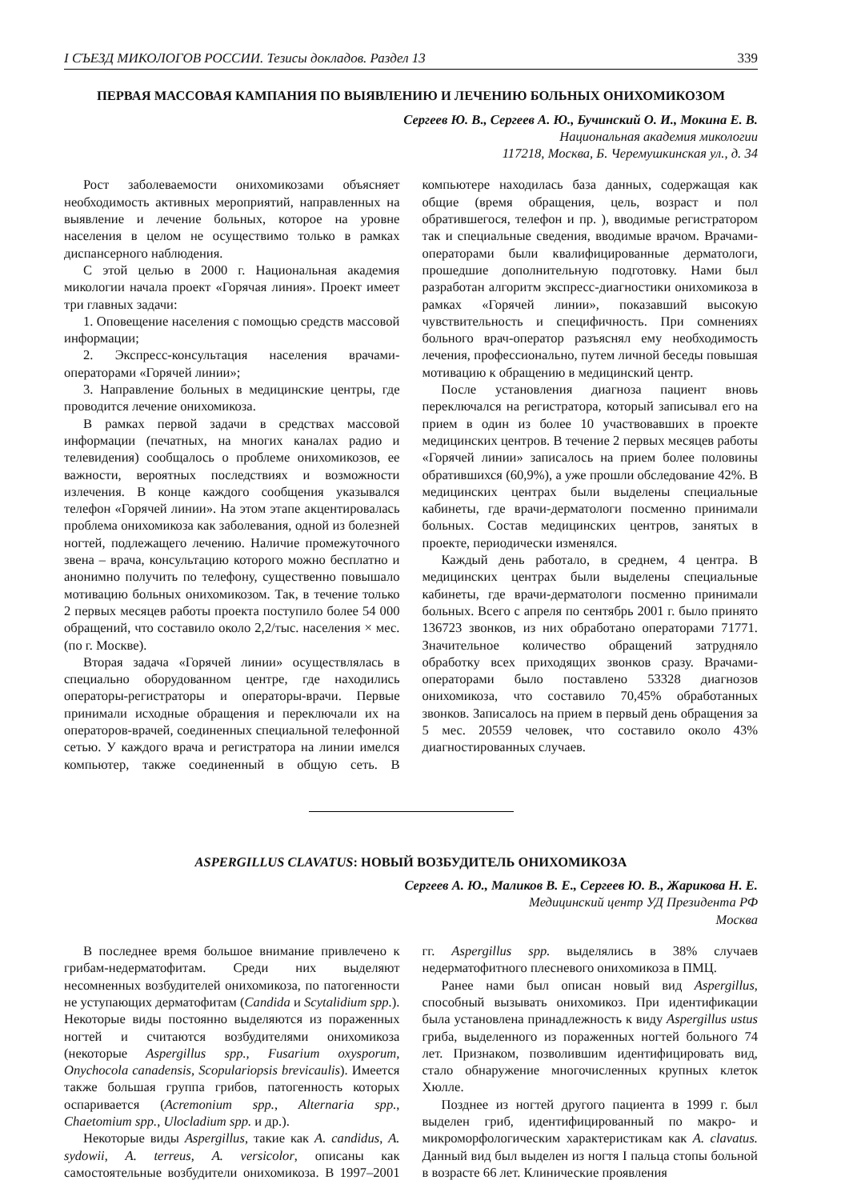I СЪЕЗД МИКОЛОГОВ РОССИИ. Тезисы докладов. Раздел 13 339
ПЕРВАЯ МАССОВАЯ КАМПАНИЯ ПО ВЫЯВЛЕНИЮ И ЛЕЧЕНИЮ БОЛЬНЫХ ОНИХОМИКОЗОМ
Сергеев Ю. В., Сергеев А. Ю., Бучинский О. И., Мокина Е. В.
Национальная академия микологии
117218, Москва, Б. Черемушкинская ул., д. 34
Рост заболеваемости онихомикозами объясняет необходимость активных мероприятий, направленных на выявление и лечение больных, которое на уровне населения в целом не осуществимо только в рамках диспансерного наблюдения.
С этой целью в 2000 г. Национальная академия микологии начала проект «Горячая линия». Проект имеет три главных задачи:
1. Оповещение населения с помощью средств массовой информации;
2. Экспресс-консультация населения врачами-операторами «Горячей линии»;
3. Направление больных в медицинские центры, где проводится лечение онихомикоза.
В рамках первой задачи в средствах массовой информации (печатных, на многих каналах радио и телевидения) сообщалось о проблеме онихомикозов, ее важности, вероятных последствиях и возможности излечения. В конце каждого сообщения указывался телефон «Горячей линии». На этом этапе акцентировалась проблема онихомикоза как заболевания, одной из болезней ногтей, подлежащего лечению. Наличие промежуточного звена – врача, консультацию которого можно бесплатно и анонимно получить по телефону, существенно повышало мотивацию больных онихомикозом. Так, в течение только 2 первых месяцев работы проекта поступило более 54 000 обращений, что составило около 2,2/тыс. населения × мес. (по г. Москве).
Вторая задача «Горячей линии» осуществлялась в специально оборудованном центре, где находились операторы-регистраторы и операторы-врачи. Первые принимали исходные обращения и переключали их на операторов-врачей, соединенных специальной телефонной сетью. У каждого врача и регистратора на линии имелся компьютер, также соединенный в общую сеть. В компьютере находилась база данных, содержащая как общие (время обращения, цель, возраст и пол обратившегося, телефон и пр. ), вводимые регистратором так и специальные сведения, вводимые врачом. Врачами-операторами были квалифицированные дерматологи, прошедшие дополнительную подготовку. Нами был разработан алгоритм экспресс-диагностики онихомикоза в рамках «Горячей линии», показавший высокую чувствительность и специфичность. При сомнениях больного врач-оператор разъяснял ему необходимость лечения, профессионально, путем личной беседы повышая мотивацию к обращению в медицинский центр.
После установления диагноза пациент вновь переключался на регистратора, который записывал его на прием в один из более 10 участвовавших в проекте медицинских центров. В течение 2 первых месяцев работы «Горячей линии» записалось на прием более половины обратившихся (60,9%), а уже прошли обследование 42%. В медицинских центрах были выделены специальные кабинеты, где врачи-дерматологи посменно принимали больных. Состав медицинских центров, занятых в проекте, периодически изменялся.
Каждый день работало, в среднем, 4 центра. В медицинских центрах были выделены специальные кабинеты, где врачи-дерматологи посменно принимали больных. Всего с апреля по сентябрь 2001 г. было принято 136723 звонков, из них обработано операторами 71771. Значительное количество обращений затрудняло обработку всех приходящих звонков сразу. Врачами-операторами было поставлено 53328 диагнозов онихомикоза, что составило 70,45% обработанных звонков. Записалось на прием в первый день обращения за 5 мес. 20559 человек, что составило около 43% диагностированных случаев.
ASPERGILLUS CLAVATUS: НОВЫЙ ВОЗБУДИТЕЛЬ ОНИХОМИКОЗА
Сергеев А. Ю., Маликов В. Е., Сергеев Ю. В., Жарикова Н. Е.
Медицинский центр УД Президента РФ
Москва
В последнее время большое внимание привлечено к грибам-недерматофитам. Среди них выделяют несомненных возбудителей онихомикоза, по патогенности не уступающих дерматофитам (Candida и Scytalidium spp.). Некоторые виды постоянно выделяются из пораженных ногтей и считаются возбудителями онихомикоза (некоторые Aspergillus spp., Fusarium oxysporum, Onychocola canadensis, Scopulariopsis brevicaulis). Имеется также большая группа грибов, патогенность которых оспаривается (Acremonium spp., Alternaria spp., Chaetomium spp., Ulocladium spp. и др.).
Некоторые виды Aspergillus, такие как A. candidus, A. sydowii, A. terreus, A. versicolor, описаны как самостоятельные возбудители онихомикоза. В 1997–2001 гг. Aspergillus spp. выделялись в 38% случаев недерматофитного плесневого онихомикоза в ПМЦ.
Ранее нами был описан новый вид Aspergillus, способный вызывать онихомикоз. При идентификации была установлена принадлежность к виду Aspergillus ustus гриба, выделенного из пораженных ногтей больного 74 лет. Признаком, позволившим идентифицировать вид, стало обнаружение многочисленных крупных клеток Хюлле.
Позднее из ногтей другого пациента в 1999 г. был выделен гриб, идентифицированный по макро- и микроморфологическим характеристикам как A. clavatus. Данный вид был выделен из ногтя I пальца стопы больной в возрасте 66 лет. Клинические проявления